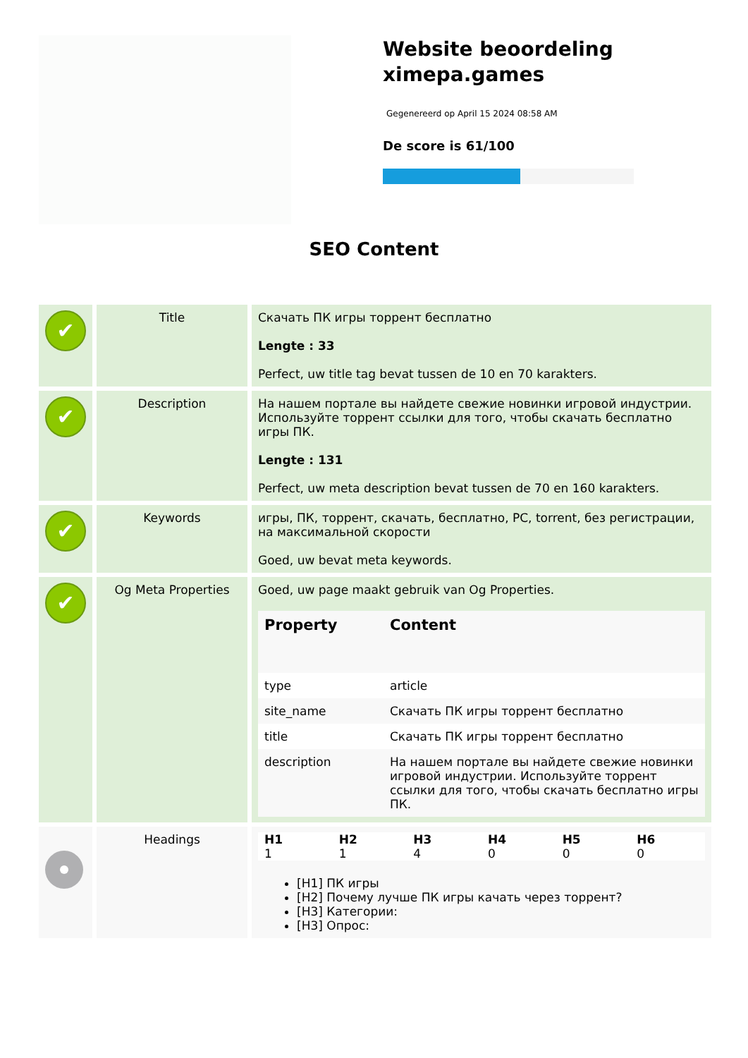Website beoordeling ximepa.games
Gegenereerd op April 15 2024 08:58 AM
De score is 61/100
SEO Content
| ✔ | Title | Скачать ПК игры торрент бесплатно Lengte : 33 Perfect, uw title tag bevat tussen de 10 en 70 karakters. |
| ✔ | Description | На нашем портале вы найдете свежие новинки игровой индустрии. Используйте торрент ссылки для того, чтобы скачать бесплатно игры ПК. Lengte : 131 Perfect, uw meta description bevat tussen de 70 en 160 karakters. |
| ✔ | Keywords | игры, ПК, торрент, скачать, бесплатно, PC, torrent, без регистрации, на максимальной скорости Goed, uw bevat meta keywords. |
| ✔ | Og Meta Properties | Goed, uw page maakt gebruik van Og Properties. / Property / Content / / --- / --- / / type / article / / site_name / Скачать ПК игры торрент бесплатно / / title / Скачать ПК игры торрент бесплатно / / description / На нашем портале вы найдете свежие новинки игровой индустрии. Используйте торрент ссылки для того, чтобы скачать бесплатно игры ПК. / |
| | Headings | / H1 / H2 / H3 / H4 / H5 / H6 / / --- / --- / --- / --- / --- / --- / / 1 / 1 / 4 / 0 / 0 / 0 / [H1] ПК игры [H2] Почему лучше ПК игры качать через торрент? [H3] Категории: [H3] Опрос: |